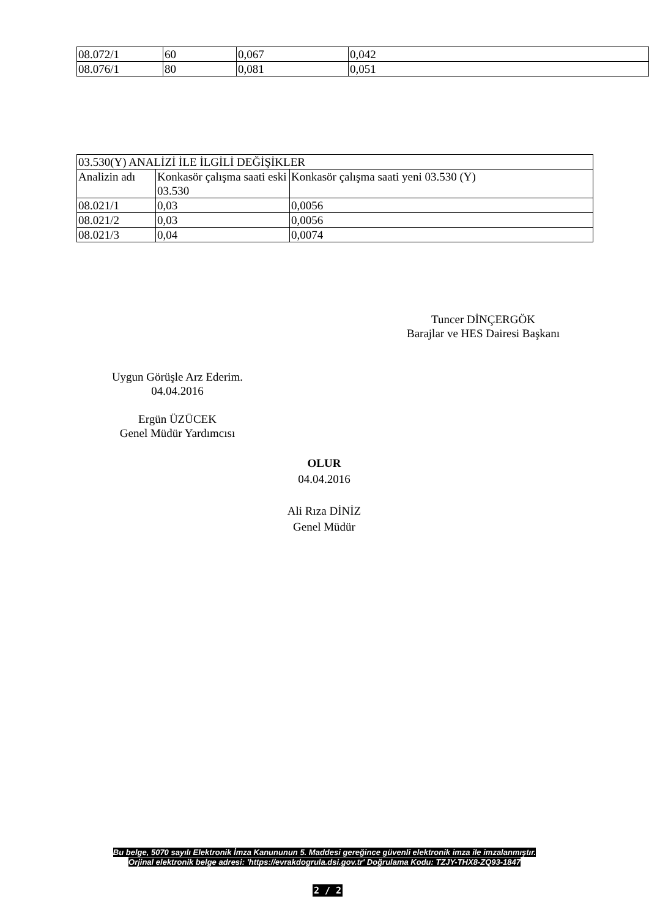| 08.072/1 | 60 | 0,067 | 0,042 |
| 08.076/1 | 80 | 0,081 | 0,051 |
| 03.530(Y) ANALİZİ İLE İLGİLİ DEĞİŞİKLER | | |
| Analizin adı | Konkasör çalışma saati eski 03.530 | Konkasör çalışma saati yeni 03.530 (Y) |
| 08.021/1 | 0,03 | 0,0056 |
| 08.021/2 | 0,03 | 0,0056 |
| 08.021/3 | 0,04 | 0,0074 |
Tuncer DİNÇERGÖK
Barajlar ve HES Dairesi Başkanı
Uygun Görüşle Arz Ederim.
04.04.2016
Ergün ÜZÜCEK
Genel Müdür Yardımcısı
OLUR
04.04.2016
Ali Rıza DİNİZ
Genel Müdür
Bu belge, 5070 sayılı Elektronik İmza Kanununun 5. Maddesi gereğince güvenli elektronik imza ile imzalanmıştır.
Orjinal elektronik belge adresi: 'https://evrakdogrula.dsi.gov.tr' Doğrulama Kodu: TZJY-THX8-ZQ93-1847
2 / 2